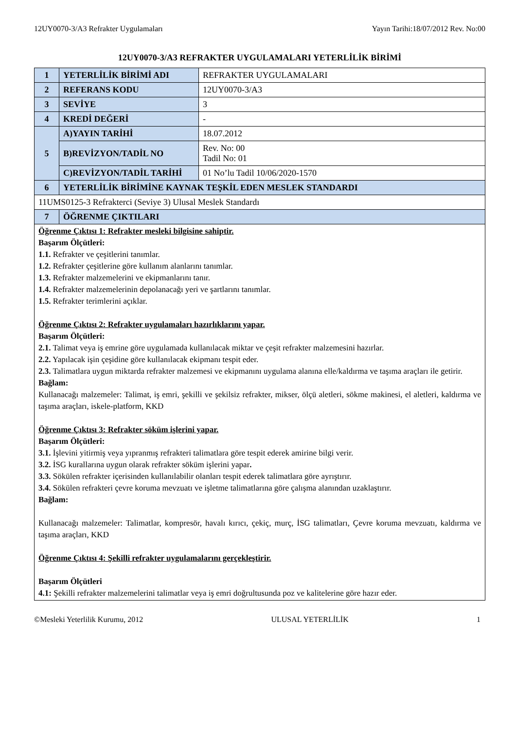12UY0070-3/A3 Refrakter Uygulamaları Yayın Tarihi:18/07/2012 Rev. No:00
12UY0070-3/A3 REFRAKTER UYGULAMALARI YETERLİLİK BİRİMİ
| 1 | YETERLİLİK BİRİMİ ADI | REFRAKTER UYGULAMALARI |
| 2 | REFERANS KODU | 12UY0070-3/A3 |
| 3 | SEVİYE | 3 |
| 4 | KREDİ DEĞERİ | - |
| 5 | A)YAYIN TARİHİ | 18.07.2012 |
| | B)REVİZYON/TADİL NO | Rev. No: 00 Tadil No: 01 |
| | C)REVİZYON/TADİL TARİHİ | 01 No’lu Tadil 10/06/2020-1570 |
| 6 | YETERLİLİK BİRİMİNE KAYNAK TEŞKİL EDEN MESLEK STANDARDI | |
| 11UMS0125-3 Refrakterci (Seviye 3) Ulusal Meslek Standardı | | |
| 7 | ÖĞRENME ÇIKTILARI | |
| Öğrenme Çıktısı 1: Refrakter mesleki bilgisine sahiptir. Başarım Ölçütleri: 1.1. Refrakter ve çeşitlerini tanımlar. 1.2. Refrakter çeşitlerine göre kullanım alanlarını tanımlar. 1.3. Refrakter malzemelerini ve ekipmanlarını tanır. 1.4. Refrakter malzemelerinin depolanacağı yeri ve şartlarını tanımlar. 1.5. Refrakter terimlerini açıklar. Öğrenme Çıktısı 2: Refrakter uygulamaları hazırlıklarını yapar. Başarım Ölçütleri: 2.1. Talimat veya iş emrine göre uygulamada kullanılacak miktar ve çeşit refrakter malzemesini hazırlar. 2.2. Yapılacak işin çeşidine göre kullanılacak ekipmanı tespit eder. 2.3. Talimatlara uygun miktarda refrakter malzemesi ve ekipmanını uygulama alanına elle/kaldırma ve taşıma araçları ile getirir. Bağlam: Kullanacağı malzemeler: Talimat, iş emri, şekilli ve şekilsiz refrakter, mikser, ölçü aletleri, sökme makinesi, el aletleri, kaldırma ve taşıma araçları, iskele-platform, KKD Öğrenme Çıktısı 3: Refrakter söküm işlerini yapar. Başarım Ölçütleri: 3.1. İşlevini yitirmiş veya yıpranmış refrakteri talimatlara göre tespit ederek amirine bilgi verir. 3.2. İSG kurallarına uygun olarak refrakter söküm işlerini yapar . 3.3. Sökülen refrakter içerisinden kullanılabilir olanları tespit ederek talimatlara göre ayrıştırır. 3.4. Sökülen refrakteri çevre koruma mevzuatı ve işletme talimatlarına göre çalışma alanından uzaklaştırır. Bağlam: Kullanacağı malzemeler: Talimatlar, kompresör, havalı kırıcı, çekiç, murç, İSG talimatları, Çevre koruma mevzuatı, kaldırma ve taşıma araçları, KKD Öğrenme Çıktısı 4: Şekilli refrakter uygulamalarını gerçekleştirir. Başarım Ölçütleri 4.1: Şekilli refrakter malzemelerini talimatlar veya iş emri doğrultusunda poz ve kalitelerine göre hazır eder. | | |
©Mesleki Yeterlilik Kurumu, 2012 ULUSAL YETERLİLİK 1